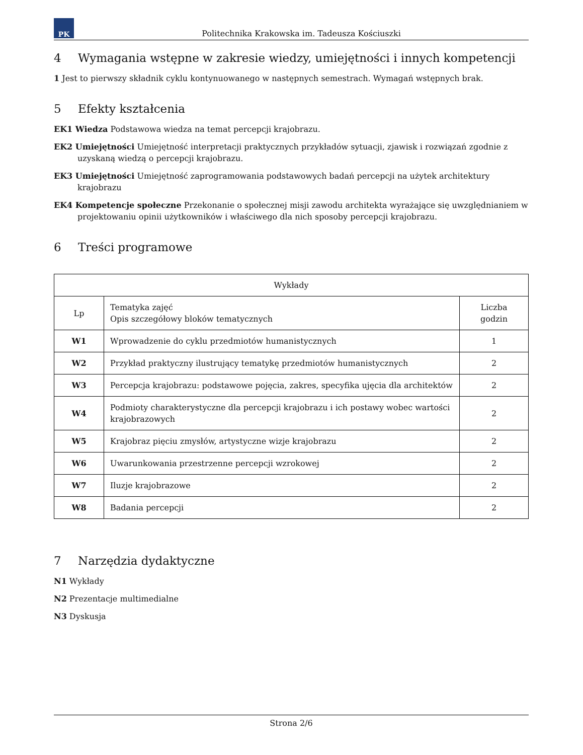PK
Politechnika Krakowska im. Tadeusza Kościuszki
4 Wymagania wstępne w zakresie wiedzy, umiejętności i innych kompetencji
1 Jest to pierwszy składnik cyklu kontynuowanego w następnych semestrach. Wymagań wstępnych brak.
5 Efekty kształcenia
EK1 Wiedza Podstawowa wiedza na temat percepcji krajobrazu.
EK2 Umiejętności Umiejętność interpretacji praktycznych przykładów sytuacji, zjawisk i rozwiązań zgodnie z uzyskaną wiedzą o percepcji krajobrazu.
EK3 Umiejętności Umiejętność zaprogramowania podstawowych badań percepcji na użytek architektury krajobrazu
EK4 Kompetencje społeczne Przekonanie o społecznej misji zawodu architekta wyrażające się uwzględnianiem w projektowaniu opinii użytkowników i właściwego dla nich sposoby percepcji krajobrazu.
6 Treści programowe
| Wykłady | | |
| --- | --- | --- |
| Lp | Tematyka zajęć Opis szczegółowy bloków tematycznych | Liczba godzin |
| W1 | Wprowadzenie do cyklu przedmiotów humanistycznych | 1 |
| W2 | Przykład praktyczny ilustrujący tematykę przedmiotów humanistycznych | 2 |
| W3 | Percepcja krajobrazu: podstawowe pojęcia, zakres, specyfika ujęcia dla architektów | 2 |
| W4 | Podmioty charakterystyczne dla percepcji krajobrazu i ich postawy wobec wartości krajobrazowych | 2 |
| W5 | Krajobraz pięciu zmysłów, artystyczne wizje krajobrazu | 2 |
| W6 | Uwarunkowania przestrzenne percepcji wzrokowej | 2 |
| W7 | Iluzje krajobrazowe | 2 |
| W8 | Badania percepcji | 2 |
7 Narzędzia dydaktyczne
N1 Wykłady
N2 Prezentacje multimedialne
N3 Dyskusja
Strona 2/6